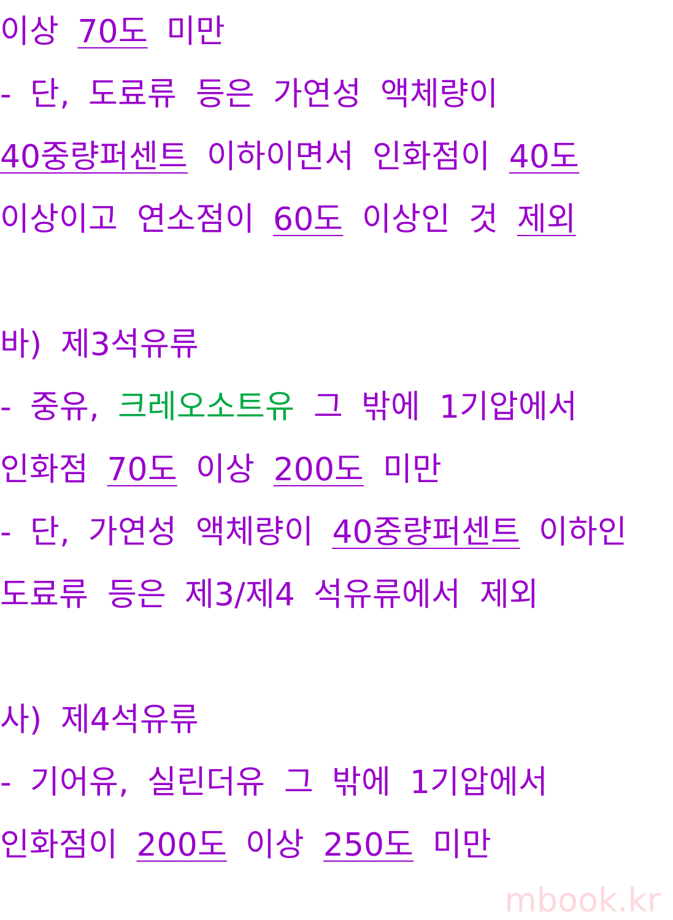이상 70도 미만
- 단, 도료류 등은 가연성 액체량이
40중량퍼센트 이하이면서 인화점이 40도
이상이고 연소점이 60도 이상인 것 제외
바) 제3석유류
- 중유, 크레오소트유 그 밖에 1기압에서
인화점 70도 이상 200도 미만
- 단, 가연성 액체량이 40중량퍼센트 이하인
도료류 등은 제3/제4 석유류에서 제외
사) 제4석유류
- 기어유, 실린더유 그 밖에 1기압에서
인화점이 200도 이상 250도 미만
mbook.kr